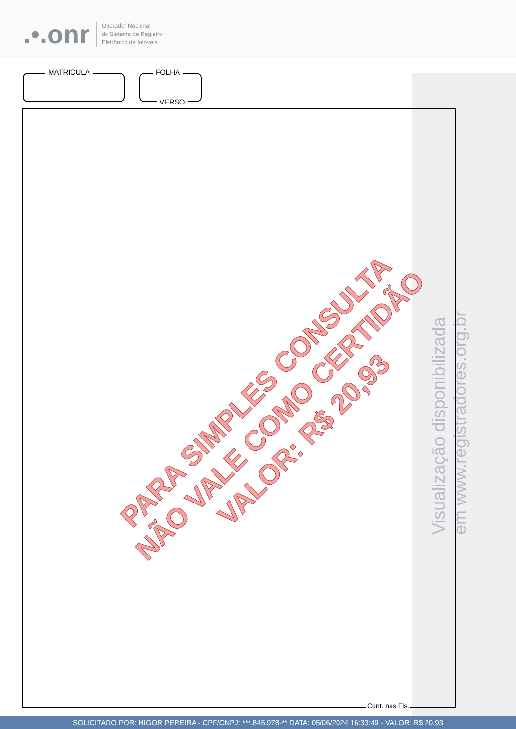.•.onr
Operador Nacional
do Sistema de Registro
Eletrônico de Imóveis
Visualização disponibilizada
em www.registradores.org.br
MATRÍCULA
FOLHA
VERSO
Cont. nas Fls.
PARA SIMPLES CONSULTA
NÃO VALE COMO CERTIDÃO
VALOR: R$ 20,93
SOLICITADO POR: HIGOR PEREIRA - CPF/CNPJ: ***.845.978-** DATA: 05/06/2024 16:33:49 - VALOR: R$ 20,93